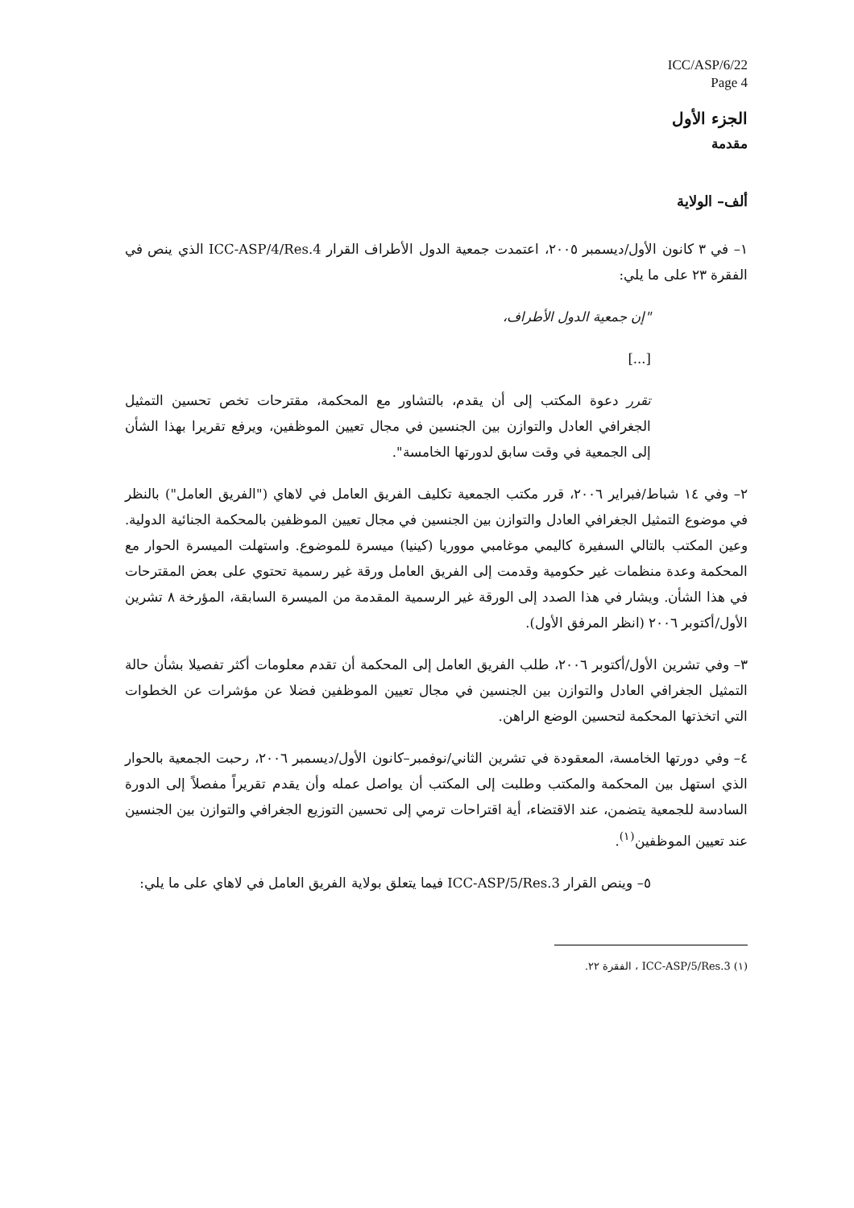ICC/ASP/6/22
Page 4
الجزء الأول
مقدمة
ألف– الولاية
١– في ٣ كانون الأول/ديسمبر ٢٠٠٥، اعتمدت جمعية الدول الأطراف القرار ICC-ASP/4/Res.4 الذي ينص في الفقرة ٢٣ على ما يلي:
"إن جمعية الدول الأطراف،
[...]
تقرر دعوة المكتب إلى أن يقدم، بالتشاور مع المحكمة، مقترحات تخص تحسين التمثيل الجغرافي العادل والتوازن بين الجنسين في مجال تعيين الموظفين، ويرفع تقريرا بهذا الشأن إلى الجمعية في وقت سابق لدورتها الخامسة".
٢– وفي ١٤ شباط/فبراير ٢٠٠٦، قرر مكتب الجمعية تكليف الفريق العامل في لاهاي ("الفريق العامل") بالنظر في موضوع التمثيل الجغرافي العادل والتوازن بين الجنسين في مجال تعيين الموظفين بالمحكمة الجنائية الدولية. وعين المكتب بالتالي السفيرة كاليمي موغامبي مووريا (كينيا) ميسرة للموضوع. واستهلت الميسرة الحوار مع المحكمة وعدة منظمات غير حكومية وقدمت إلى الفريق العامل ورقة غير رسمية تحتوي على بعض المقترحات في هذا الشأن. ويشار في هذا الصدد إلى الورقة غير الرسمية المقدمة من الميسرة السابقة، المؤرخة ٨ تشرين الأول/أكتوبر ٢٠٠٦ (انظر المرفق الأول).
٣– وفي تشرين الأول/أكتوبر ٢٠٠٦، طلب الفريق العامل إلى المحكمة أن تقدم معلومات أكثر تفصيلا بشأن حالة التمثيل الجغرافي العادل والتوازن بين الجنسين في مجال تعيين الموظفين فضلا عن مؤشرات عن الخطوات التي اتخذتها المحكمة لتحسين الوضع الراهن.
٤– وفي دورتها الخامسة، المعقودة في تشرين الثاني/نوفمبر–كانون الأول/ديسمبر ٢٠٠٦، رحبت الجمعية بالحوار الذي استهل بين المحكمة والمكتب وطلبت إلى المكتب أن يواصل عمله وأن يقدم تقريراً مفصلاً إلى الدورة السادسة للجمعية يتضمن، عند الاقتضاء، أية اقتراحات ترمي إلى تحسين التوزيع الجغرافي والتوازن بين الجنسين عند تعيين الموظفين<sup>(١)</sup>.
٥– وينص القرار ICC-ASP/5/Res.3 فيما يتعلق بولاية الفريق العامل في لاهاي على ما يلي:
(١) ICC-ASP/5/Res.3 ، الفقرة ٢٢.